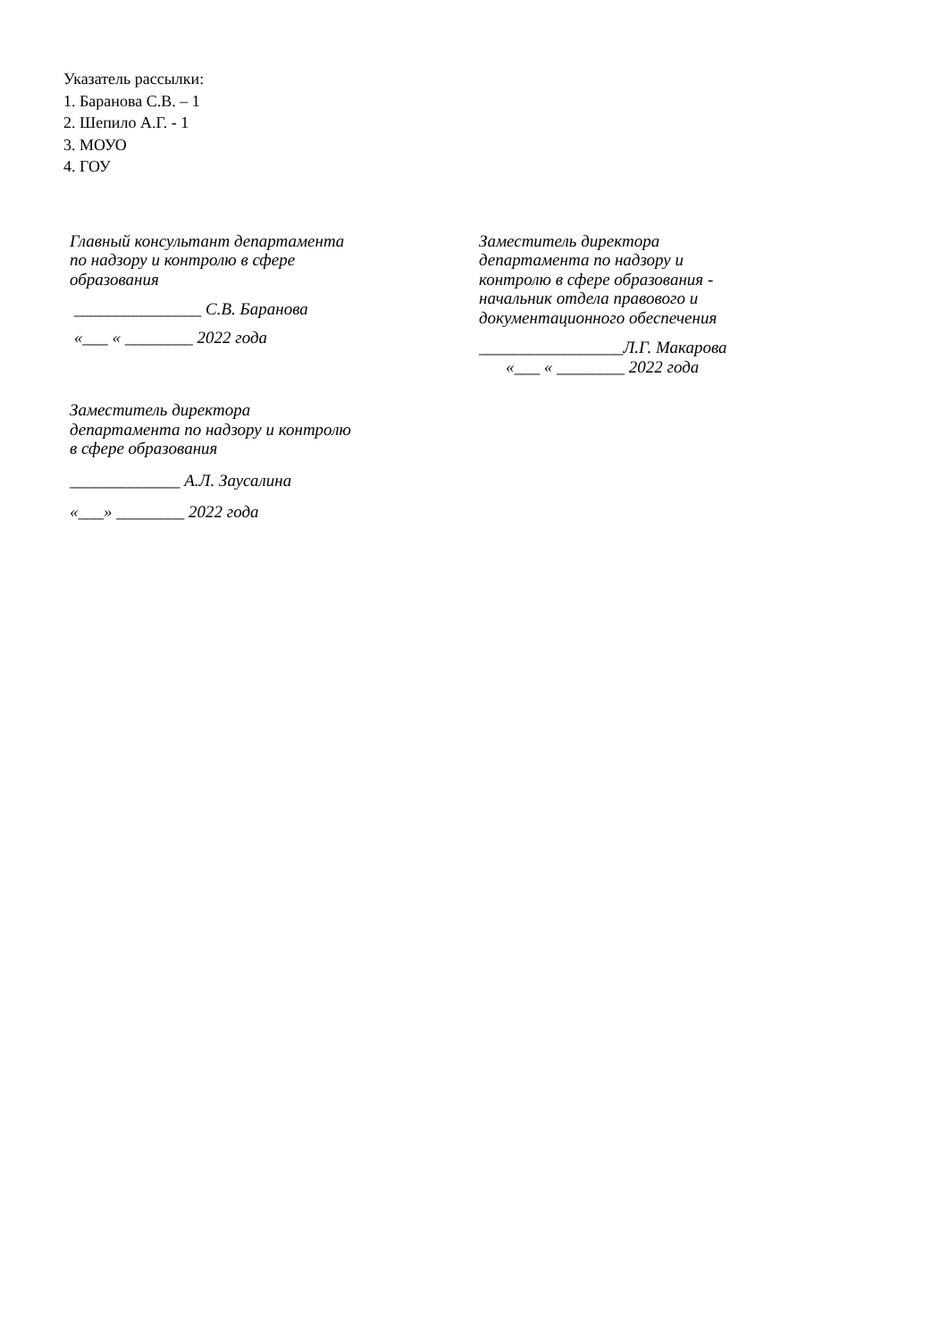Указатель рассылки:
1. Баранова С.В. – 1
2. Шепило А.Г. - 1
3. МОУО
4. ГОУ
Главный консультант департамента
по надзору и контролю в сфере
образования
_______________ С.В. Баранова
«___ « ________ 2022 года
Заместитель директора
департамента по надзору и контролю
в сфере образования
_____________ А.Л. Заусалина
«___» ________ 2022 года
Заместитель директора
департамента по надзору и
контролю в сфере образования -
начальник отдела правового и
документационного обеспечения
_________________Л.Г. Макарова
«___ « ________ 2022 года